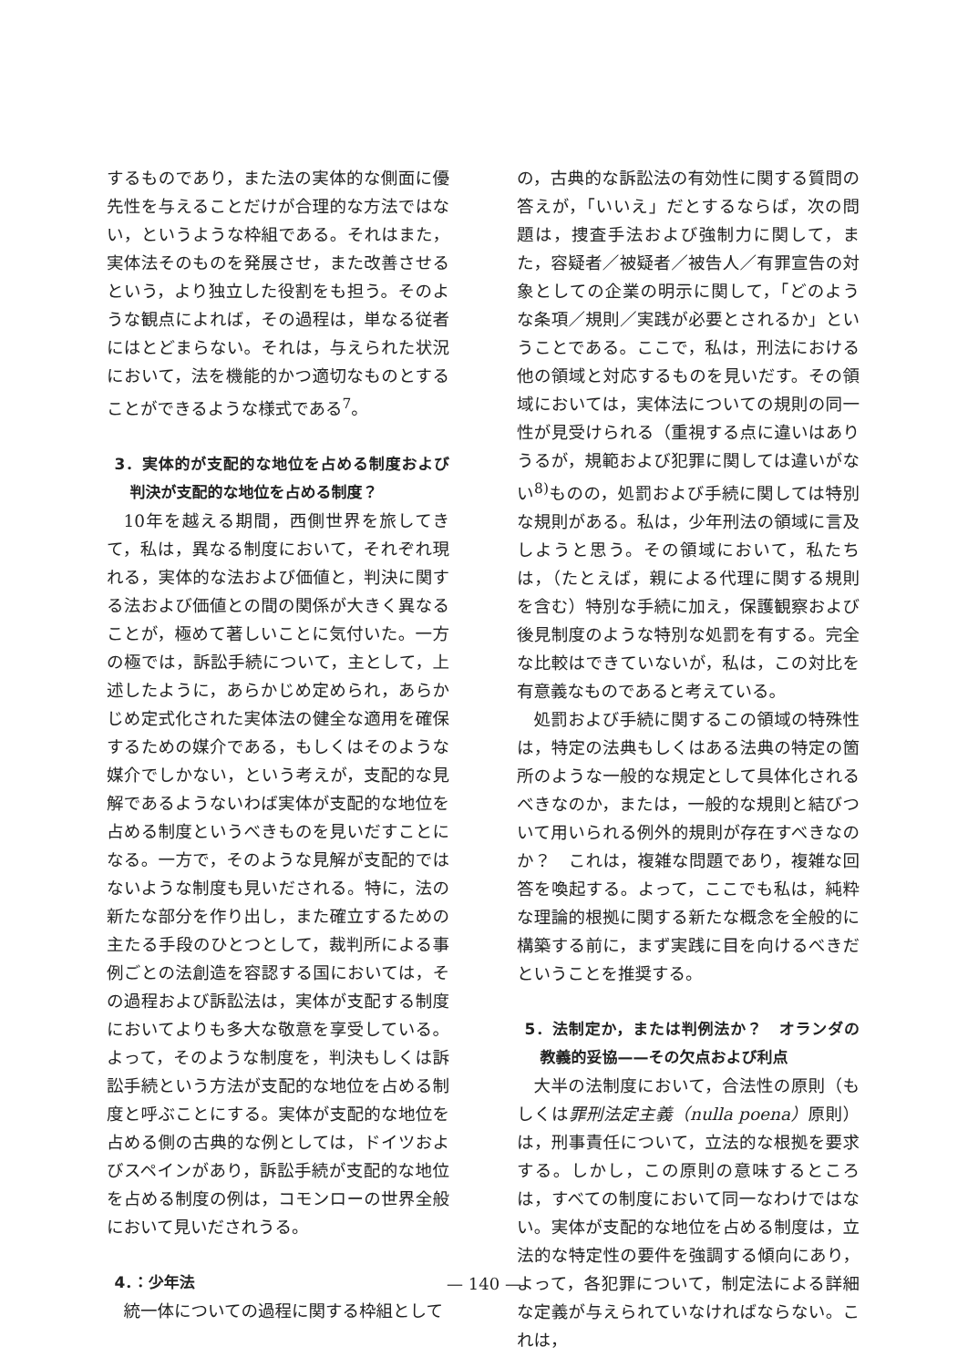するものであり，また法の実体的な側面に優先性を与えることだけが合理的な方法ではない，というような枠組である。それはまた，実体法そのものを発展させ，また改善させるという，より独立した役割をも担う。そのような観点によれば，その過程は，単なる従者にはとどまらない。それは，与えられた状況において，法を機能的かつ適切なものとすることができるような様式である<sup>7</sup>。
3．実体的が支配的な地位を占める制度および判決が支配的な地位を占める制度？
10年を越える期間，西側世界を旅してきて，私は，異なる制度において，それぞれ現れる，実体的な法および価値と，判決に関する法および価値との間の関係が大きく異なることが，極めて著しいことに気付いた。一方の極では，訴訟手続について，主として，上述したように，あらかじめ定められ，あらかじめ定式化された実体法の健全な適用を確保するための媒介である，もしくはそのような媒介でしかない，という考えが，支配的な見解であるようないわば実体が支配的な地位を占める制度というべきものを見いだすことになる。一方で，そのような見解が支配的ではないような制度も見いだされる。特に，法の新たな部分を作り出し，また確立するための主たる手段のひとつとして，裁判所による事例ごとの法創造を容認する国においては，その過程および訴訟法は，実体が支配する制度においてよりも多大な敬意を享受している。よって，そのような制度を，判決もしくは訴訟手続という方法が支配的な地位を占める制度と呼ぶことにする。実体が支配的な地位を占める側の古典的な例としては，ドイツおよびスペインがあり，訴訟手続が支配的な地位を占める制度の例は，コモンローの世界全般において見いだされうる。
4．：少年法
統一体についての過程に関する枠組として
の，古典的な訴訟法の有効性に関する質問の答えが，「いいえ」だとするならば，次の問題は，捜査手法および強制力に関して，また，容疑者／被疑者／被告人／有罪宣告の対象としての企業の明示に関して，「どのような条項／規則／実践が必要とされるか」ということである。ここで，私は，刑法における他の領域と対応するものを見いだす。その領域においては，実体法についての規則の同一性が見受けられる（重視する点に違いはありうるが，規範および犯罪に関しては違いがない<sup>8)</sup>ものの，処罰および手続に関しては特別な規則がある。私は，少年刑法の領域に言及しようと思う。その領域において，私たちは，（たとえば，親による代理に関する規則を含む）特別な手続に加え，保護観察および後見制度のような特別な処罰を有する。完全な比較はできていないが，私は，この対比を有意義なものであると考えている。
処罰および手続に関するこの領域の特殊性は，特定の法典もしくはある法典の特定の箇所のような一般的な規定として具体化されるべきなのか，または，一般的な規則と結びついて用いられる例外的規則が存在すべきなのか？　これは，複雑な問題であり，複雑な回答を喚起する。よって，ここでも私は，純粋な理論的根拠に関する新たな概念を全般的に構築する前に，まず実践に目を向けるべきだということを推奨する。
5．法制定か，または判例法か？　オランダの教義的妥協——その欠点および利点
大半の法制度において，合法性の原則（もしくは罪刑法定主義（nulla poena）原則）は，刑事責任について，立法的な根拠を要求する。しかし，この原則の意味するところは，すべての制度において同一なわけではない。実体が支配的な地位を占める制度は，立法的な特定性の要件を強調する傾向にあり，よって，各犯罪について，制定法による詳細な定義が与えられていなければならない。これは，
— 140 —